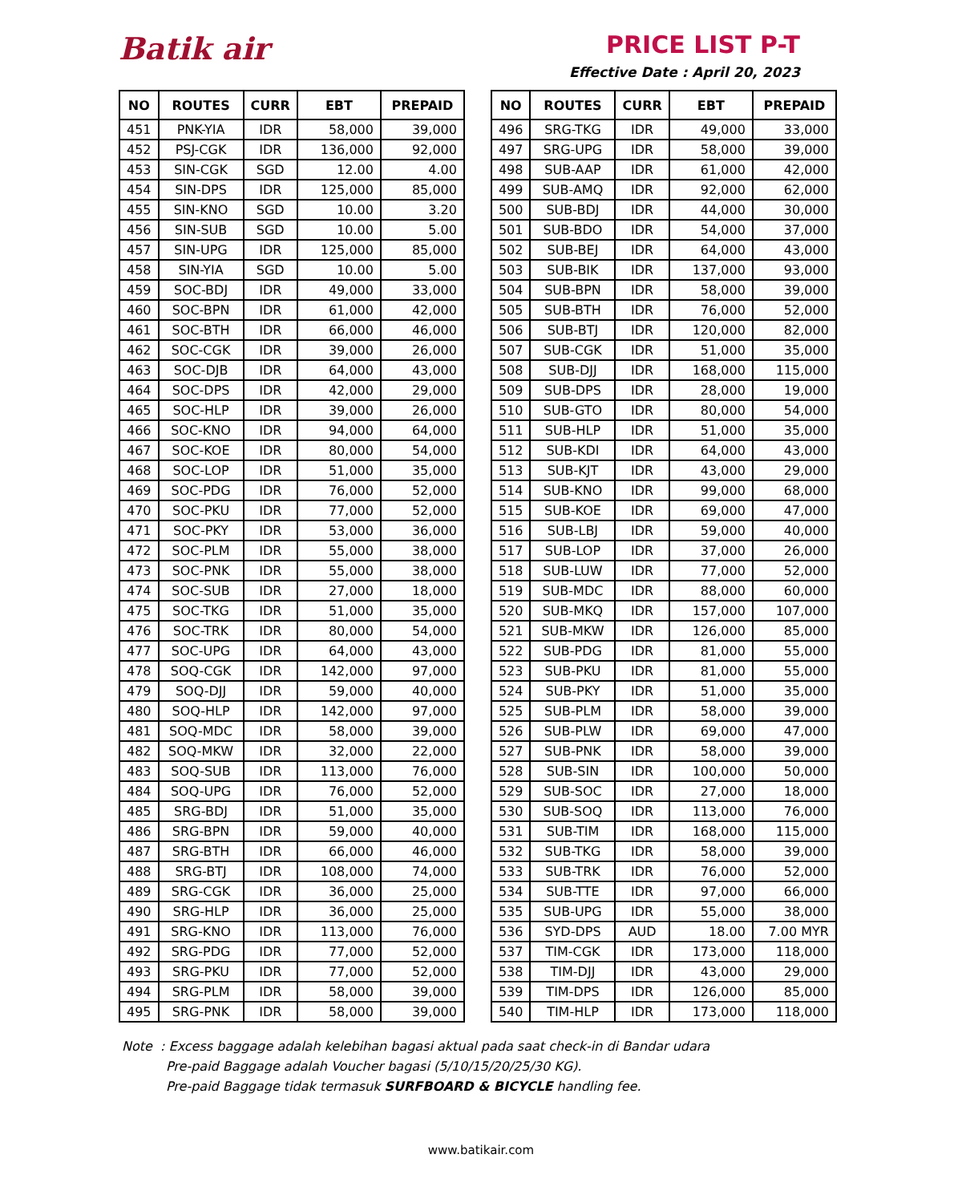Batik air PRICE LIST P-T
Effective Date : April 20, 2023
| NO | ROUTES | CURR | EBT | PREPAID |
| --- | --- | --- | --- | --- |
| 451 | PNK-YIA | IDR | 58,000 | 39,000 |
| 452 | PSJ-CGK | IDR | 136,000 | 92,000 |
| 453 | SIN-CGK | SGD | 12.00 | 4.00 |
| 454 | SIN-DPS | IDR | 125,000 | 85,000 |
| 455 | SIN-KNO | SGD | 10.00 | 3.20 |
| 456 | SIN-SUB | SGD | 10.00 | 5.00 |
| 457 | SIN-UPG | IDR | 125,000 | 85,000 |
| 458 | SIN-YIA | SGD | 10.00 | 5.00 |
| 459 | SOC-BDJ | IDR | 49,000 | 33,000 |
| 460 | SOC-BPN | IDR | 61,000 | 42,000 |
| 461 | SOC-BTH | IDR | 66,000 | 46,000 |
| 462 | SOC-CGK | IDR | 39,000 | 26,000 |
| 463 | SOC-DJB | IDR | 64,000 | 43,000 |
| 464 | SOC-DPS | IDR | 42,000 | 29,000 |
| 465 | SOC-HLP | IDR | 39,000 | 26,000 |
| 466 | SOC-KNO | IDR | 94,000 | 64,000 |
| 467 | SOC-KOE | IDR | 80,000 | 54,000 |
| 468 | SOC-LOP | IDR | 51,000 | 35,000 |
| 469 | SOC-PDG | IDR | 76,000 | 52,000 |
| 470 | SOC-PKU | IDR | 77,000 | 52,000 |
| 471 | SOC-PKY | IDR | 53,000 | 36,000 |
| 472 | SOC-PLM | IDR | 55,000 | 38,000 |
| 473 | SOC-PNK | IDR | 55,000 | 38,000 |
| 474 | SOC-SUB | IDR | 27,000 | 18,000 |
| 475 | SOC-TKG | IDR | 51,000 | 35,000 |
| 476 | SOC-TRK | IDR | 80,000 | 54,000 |
| 477 | SOC-UPG | IDR | 64,000 | 43,000 |
| 478 | SOQ-CGK | IDR | 142,000 | 97,000 |
| 479 | SOQ-DJJ | IDR | 59,000 | 40,000 |
| 480 | SOQ-HLP | IDR | 142,000 | 97,000 |
| 481 | SOQ-MDC | IDR | 58,000 | 39,000 |
| 482 | SOQ-MKW | IDR | 32,000 | 22,000 |
| 483 | SOQ-SUB | IDR | 113,000 | 76,000 |
| 484 | SOQ-UPG | IDR | 76,000 | 52,000 |
| 485 | SRG-BDJ | IDR | 51,000 | 35,000 |
| 486 | SRG-BPN | IDR | 59,000 | 40,000 |
| 487 | SRG-BTH | IDR | 66,000 | 46,000 |
| 488 | SRG-BTJ | IDR | 108,000 | 74,000 |
| 489 | SRG-CGK | IDR | 36,000 | 25,000 |
| 490 | SRG-HLP | IDR | 36,000 | 25,000 |
| 491 | SRG-KNO | IDR | 113,000 | 76,000 |
| 492 | SRG-PDG | IDR | 77,000 | 52,000 |
| 493 | SRG-PKU | IDR | 77,000 | 52,000 |
| 494 | SRG-PLM | IDR | 58,000 | 39,000 |
| 495 | SRG-PNK | IDR | 58,000 | 39,000 |
| NO | ROUTES | CURR | EBT | PREPAID |
| --- | --- | --- | --- | --- |
| 496 | SRG-TKG | IDR | 49,000 | 33,000 |
| 497 | SRG-UPG | IDR | 58,000 | 39,000 |
| 498 | SUB-AAP | IDR | 61,000 | 42,000 |
| 499 | SUB-AMQ | IDR | 92,000 | 62,000 |
| 500 | SUB-BDJ | IDR | 44,000 | 30,000 |
| 501 | SUB-BDO | IDR | 54,000 | 37,000 |
| 502 | SUB-BEJ | IDR | 64,000 | 43,000 |
| 503 | SUB-BIK | IDR | 137,000 | 93,000 |
| 504 | SUB-BPN | IDR | 58,000 | 39,000 |
| 505 | SUB-BTH | IDR | 76,000 | 52,000 |
| 506 | SUB-BTJ | IDR | 120,000 | 82,000 |
| 507 | SUB-CGK | IDR | 51,000 | 35,000 |
| 508 | SUB-DJJ | IDR | 168,000 | 115,000 |
| 509 | SUB-DPS | IDR | 28,000 | 19,000 |
| 510 | SUB-GTO | IDR | 80,000 | 54,000 |
| 511 | SUB-HLP | IDR | 51,000 | 35,000 |
| 512 | SUB-KDI | IDR | 64,000 | 43,000 |
| 513 | SUB-KJT | IDR | 43,000 | 29,000 |
| 514 | SUB-KNO | IDR | 99,000 | 68,000 |
| 515 | SUB-KOE | IDR | 69,000 | 47,000 |
| 516 | SUB-LBJ | IDR | 59,000 | 40,000 |
| 517 | SUB-LOP | IDR | 37,000 | 26,000 |
| 518 | SUB-LUW | IDR | 77,000 | 52,000 |
| 519 | SUB-MDC | IDR | 88,000 | 60,000 |
| 520 | SUB-MKQ | IDR | 157,000 | 107,000 |
| 521 | SUB-MKW | IDR | 126,000 | 85,000 |
| 522 | SUB-PDG | IDR | 81,000 | 55,000 |
| 523 | SUB-PKU | IDR | 81,000 | 55,000 |
| 524 | SUB-PKY | IDR | 51,000 | 35,000 |
| 525 | SUB-PLM | IDR | 58,000 | 39,000 |
| 526 | SUB-PLW | IDR | 69,000 | 47,000 |
| 527 | SUB-PNK | IDR | 58,000 | 39,000 |
| 528 | SUB-SIN | IDR | 100,000 | 50,000 |
| 529 | SUB-SOC | IDR | 27,000 | 18,000 |
| 530 | SUB-SOQ | IDR | 113,000 | 76,000 |
| 531 | SUB-TIM | IDR | 168,000 | 115,000 |
| 532 | SUB-TKG | IDR | 58,000 | 39,000 |
| 533 | SUB-TRK | IDR | 76,000 | 52,000 |
| 534 | SUB-TTE | IDR | 97,000 | 66,000 |
| 535 | SUB-UPG | IDR | 55,000 | 38,000 |
| 536 | SYD-DPS | AUD | 18.00 | 7.00 MYR |
| 537 | TIM-CGK | IDR | 173,000 | 118,000 |
| 538 | TIM-DJJ | IDR | 43,000 | 29,000 |
| 539 | TIM-DPS | IDR | 126,000 | 85,000 |
| 540 | TIM-HLP | IDR | 173,000 | 118,000 |
Note : Excess baggage adalah kelebihan bagasi aktual pada saat check-in di Bandar udara
Pre-paid Baggage adalah Voucher bagasi (5/10/15/20/25/30 KG).
Pre-paid Baggage tidak termasuk SURFBOARD & BICYCLE handling fee.
www.batikair.com